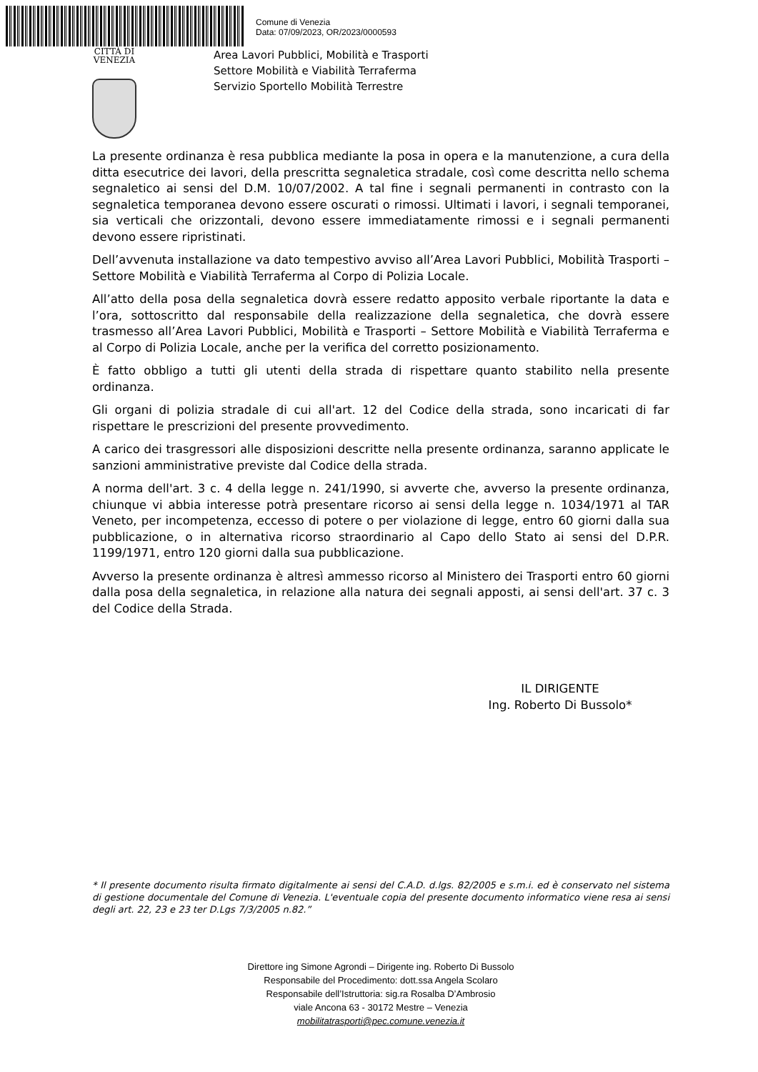Comune di Venezia
Data: 07/09/2023, OR/2023/0000593
CITTÀ DI
VENEZIA
Area Lavori Pubblici, Mobilità e Trasporti
Settore Mobilità e Viabilità Terraferma
Servizio Sportello Mobilità Terrestre
La presente ordinanza è resa pubblica mediante la posa in opera e la manutenzione, a cura della ditta esecutrice dei lavori, della prescritta segnaletica stradale, così come descritta nello schema segnaletico ai sensi del D.M. 10/07/2002. A tal fine i segnali permanenti in contrasto con la segnaletica temporanea devono essere oscurati o rimossi. Ultimati i lavori, i segnali temporanei, sia verticali che orizzontali, devono essere immediatamente rimossi e i segnali permanenti devono essere ripristinati.
Dell’avvenuta installazione va dato tempestivo avviso all’Area Lavori Pubblici, Mobilità Trasporti – Settore Mobilità e Viabilità Terraferma al Corpo di Polizia Locale.
All’atto della posa della segnaletica dovrà essere redatto apposito verbale riportante la data e l’ora, sottoscritto dal responsabile della realizzazione della segnaletica, che dovrà essere trasmesso all’Area Lavori Pubblici, Mobilità e Trasporti – Settore Mobilità e Viabilità Terraferma e al Corpo di Polizia Locale, anche per la verifica del corretto posizionamento.
È fatto obbligo a tutti gli utenti della strada di rispettare quanto stabilito nella presente ordinanza.
Gli organi di polizia stradale di cui all'art. 12 del Codice della strada, sono incaricati di far rispettare le prescrizioni del presente provvedimento.
A carico dei trasgressori alle disposizioni descritte nella presente ordinanza, saranno applicate le sanzioni amministrative previste dal Codice della strada.
A norma dell'art. 3 c. 4 della legge n. 241/1990, si avverte che, avverso la presente ordinanza, chiunque vi abbia interesse potrà presentare ricorso ai sensi della legge n. 1034/1971 al TAR Veneto, per incompetenza, eccesso di potere o per violazione di legge, entro 60 giorni dalla sua pubblicazione, o in alternativa ricorso straordinario al Capo dello Stato ai sensi del D.P.R. 1199/1971, entro 120 giorni dalla sua pubblicazione.
Avverso la presente ordinanza è altresì ammesso ricorso al Ministero dei Trasporti entro 60 giorni dalla posa della segnaletica, in relazione alla natura dei segnali apposti, ai sensi dell'art. 37 c. 3 del Codice della Strada.
IL DIRIGENTE
Ing. Roberto Di Bussolo*
* Il presente documento risulta firmato digitalmente ai sensi del C.A.D. d.lgs. 82/2005 e s.m.i. ed è conservato nel sistema di gestione documentale del Comune di Venezia. L'eventuale copia del presente documento informatico viene resa ai sensi degli art. 22, 23 e 23 ter D.Lgs 7/3/2005 n.82.”
Direttore ing Simone Agrondi – Dirigente ing. Roberto Di Bussolo
Responsabile del Procedimento: dott.ssa Angela Scolaro
Responsabile dell’Istruttoria: sig.ra Rosalba D’Ambrosio
viale Ancona 63 - 30172 Mestre – Venezia
mobilitatrasporti@pec.comune.venezia.it